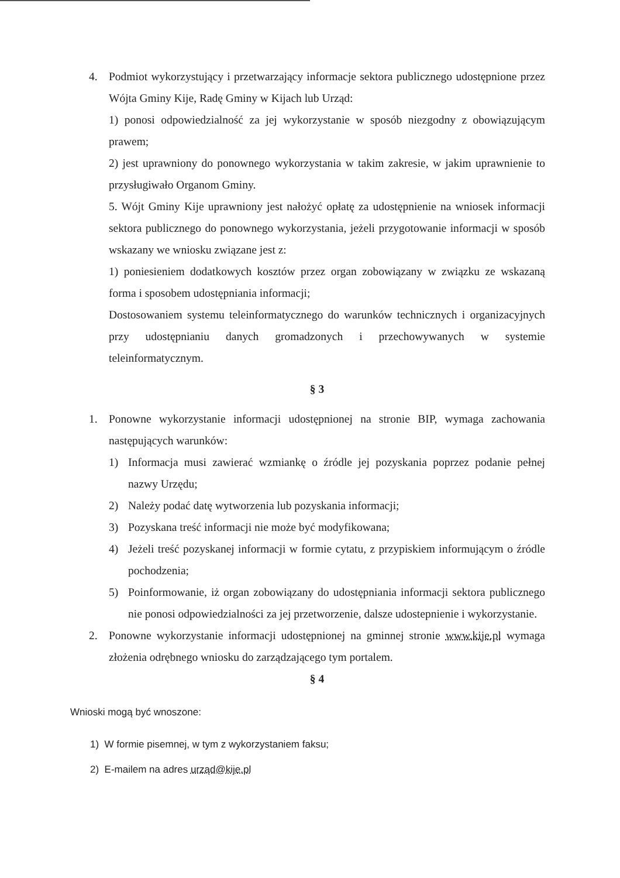4. Podmiot wykorzystujący i przetwarzający informacje sektora publicznego udostępnione przez Wójta Gminy Kije, Radę Gminy w Kijach lub Urząd:
1) ponosi odpowiedzialność za jej wykorzystanie w sposób niezgodny z obowiązującym prawem;
2) jest uprawniony do ponownego wykorzystania w takim zakresie, w jakim uprawnienie to przysługiwało Organom Gminy.
5. Wójt Gminy Kije uprawniony jest nałożyć opłatę za udostępnienie na wniosek informacji sektora publicznego do ponownego wykorzystania, jeżeli przygotowanie informacji w sposób wskazany we wniosku związane jest z:
1) poniesieniem dodatkowych kosztów przez organ zobowiązany w związku ze wskazaną forma i sposobem udostępniania informacji;
Dostosowaniem systemu teleinformatycznego do warunków technicznych i organizacyjnych przy udostępnianiu danych gromadzonych i przechowywanych w systemie teleinformatycznym.
§ 3
1. Ponowne wykorzystanie informacji udostępnionej na stronie BIP, wymaga zachowania następujących warunków:
1) Informacja musi zawierać wzmiankę o źródle jej pozyskania poprzez podanie pełnej nazwy Urzędu;
2) Należy podać datę wytworzenia lub pozyskania informacji;
3) Pozyskana treść informacji nie może być modyfikowana;
4) Jeżeli treść pozyskanej informacji w formie cytatu, z przypiskiem informującym o źródle pochodzenia;
5) Poinformowanie, iż organ zobowiązany do udostępniania informacji sektora publicznego nie ponosi odpowiedzialności za jej przetworzenie, dalsze udostepnienie i wykorzystanie.
2. Ponowne wykorzystanie informacji udostępnionej na gminnej stronie www.kije.pl wymaga złożenia odrębnego wniosku do zarządzającego tym portalem.
§ 4
Wnioski mogą być wnoszone:
1) W formie pisemnej, w tym z wykorzystaniem faksu;
2) E-mailem na adres urząd@kije.pl